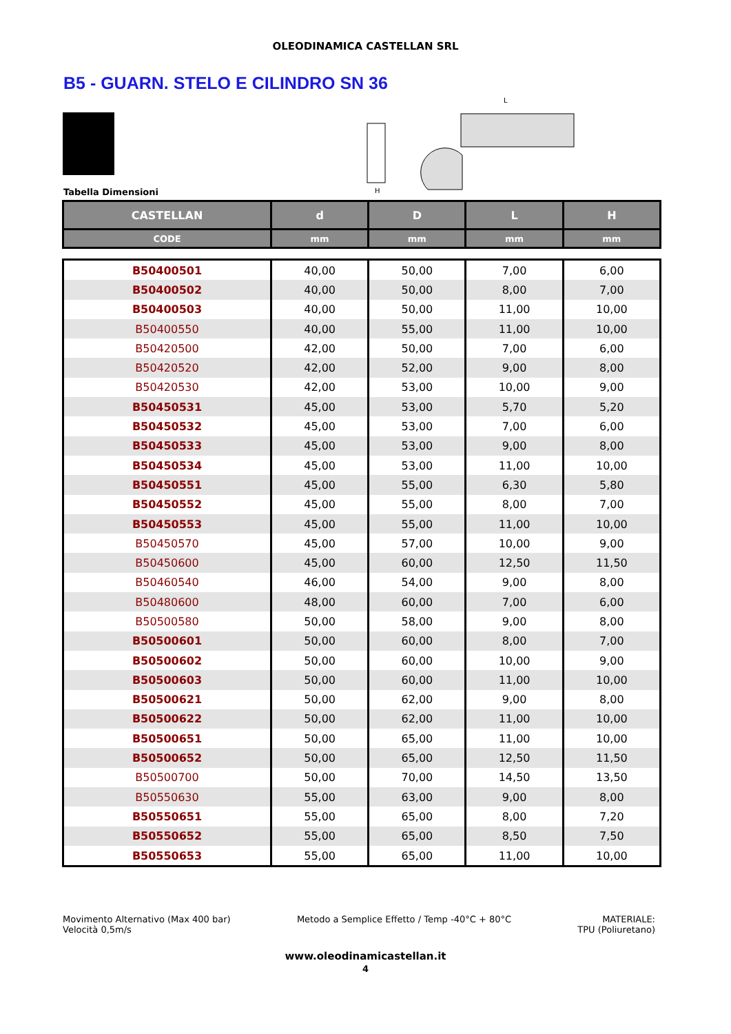OLEODINAMICA CASTELLAN SRL
B5 - GUARN. STELO E CILINDRO SN 36
H
L
Tabella Dimensioni
| CASTELLAN | d | D | L | H |
| --- | --- | --- | --- | --- |
| CODE | mm | mm | mm | mm |
| B50400501 | 40,00 | 50,00 | 7,00 | 6,00 |
| B50400502 | 40,00 | 50,00 | 8,00 | 7,00 |
| B50400503 | 40,00 | 50,00 | 11,00 | 10,00 |
| B50400550 | 40,00 | 55,00 | 11,00 | 10,00 |
| B50420500 | 42,00 | 50,00 | 7,00 | 6,00 |
| B50420520 | 42,00 | 52,00 | 9,00 | 8,00 |
| B50420530 | 42,00 | 53,00 | 10,00 | 9,00 |
| B50450531 | 45,00 | 53,00 | 5,70 | 5,20 |
| B50450532 | 45,00 | 53,00 | 7,00 | 6,00 |
| B50450533 | 45,00 | 53,00 | 9,00 | 8,00 |
| B50450534 | 45,00 | 53,00 | 11,00 | 10,00 |
| B50450551 | 45,00 | 55,00 | 6,30 | 5,80 |
| B50450552 | 45,00 | 55,00 | 8,00 | 7,00 |
| B50450553 | 45,00 | 55,00 | 11,00 | 10,00 |
| B50450570 | 45,00 | 57,00 | 10,00 | 9,00 |
| B50450600 | 45,00 | 60,00 | 12,50 | 11,50 |
| B50460540 | 46,00 | 54,00 | 9,00 | 8,00 |
| B50480600 | 48,00 | 60,00 | 7,00 | 6,00 |
| B50500580 | 50,00 | 58,00 | 9,00 | 8,00 |
| B50500601 | 50,00 | 60,00 | 8,00 | 7,00 |
| B50500602 | 50,00 | 60,00 | 10,00 | 9,00 |
| B50500603 | 50,00 | 60,00 | 11,00 | 10,00 |
| B50500621 | 50,00 | 62,00 | 9,00 | 8,00 |
| B50500622 | 50,00 | 62,00 | 11,00 | 10,00 |
| B50500651 | 50,00 | 65,00 | 11,00 | 10,00 |
| B50500652 | 50,00 | 65,00 | 12,50 | 11,50 |
| B50500700 | 50,00 | 70,00 | 14,50 | 13,50 |
| B50550630 | 55,00 | 63,00 | 9,00 | 8,00 |
| B50550651 | 55,00 | 65,00 | 8,00 | 7,20 |
| B50550652 | 55,00 | 65,00 | 8,50 | 7,50 |
| B50550653 | 55,00 | 65,00 | 11,00 | 10,00 |
Movimento Alternativo (Max 400 bar)
Velocità 0,5m/s
Metodo a Semplice Effetto / Temp -40°C + 80°C
MATERIALE:
TPU (Poliuretano)
www.oleodinamicastellan.it
4